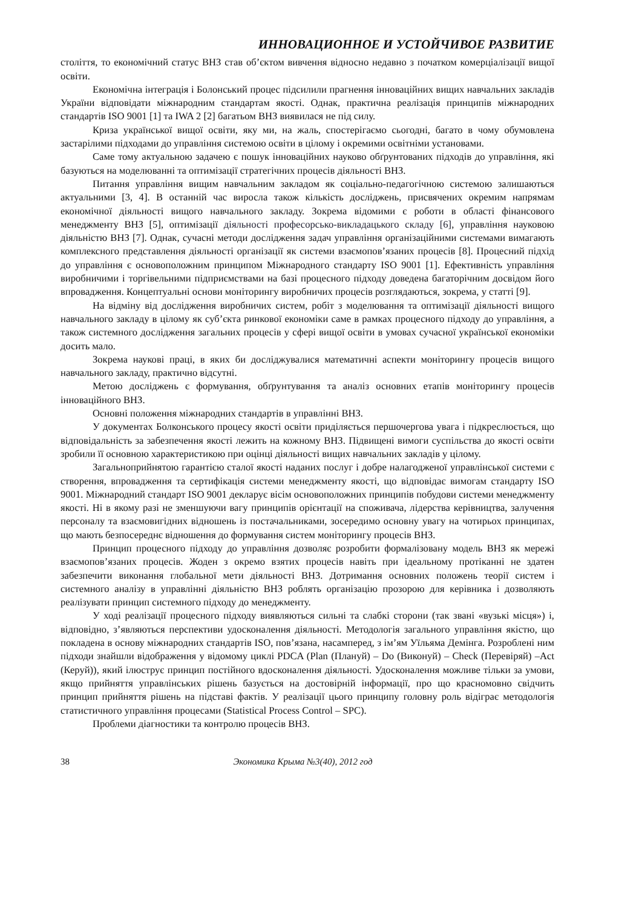ИННОВАЦИОННОЕ И УСТОЙЧИВОЕ РАЗВИТИЕ
століття, то економічний статус ВНЗ став об’єктом вивчення відносно недавно з початком комерціалізації вищої освіти.
Економічна інтеграція і Болонський процес підсилили прагнення інноваційних вищих навчальних закладів України відповідати міжнародним стандартам якості. Однак, практична реалізація принципів міжнародних стандартів ISO 9001 [1] та IWA 2 [2] багатьом ВНЗ виявилася не під силу.
Криза української вищої освіти, яку ми, на жаль, спостерігаємо сьогодні, багато в чому обумовлена застарілими підходами до управління системою освіти в цілому і окремими освітніми установами.
Саме тому актуальною задачею є пошук інноваційних науково обґрунтованих підходів до управління, які базуються на моделюванні та оптимізації стратегічних процесів діяльності ВНЗ.
Питання управління вищим навчальним закладом як соціально-педагогічною системою залишаються актуальними [3, 4]. В останній час виросла також кількість досліджень, присвячених окремим напрямам економічної діяльності вищого навчального закладу. Зокрема відомими є роботи в області фінансового менеджменту ВНЗ [5], оптимізації діяльності професорсько-викладацького складу [6], управління науковою діяльністю ВНЗ [7]. Однак, сучасні методи дослідження задач управління організаційними системами вимагають комплексного представлення діяльності організації як системи взаємопов’язаних процесів [8]. Процесний підхід до управління є основоположним принципом Міжнародного стандарту ISO 9001 [1]. Ефективність управління виробничими і торгівельними підприємствами на базі процесного підходу доведена багаторічним досвідом його впровадження. Концептуальні основи моніторингу виробничих процесів розглядаються, зокрема, у статті [9].
На відміну від дослідження виробничих систем, робіт з моделювання та оптимізації діяльності вищого навчального закладу в цілому як суб’єкта ринкової економіки саме в рамках процесного підходу до управління, а також системного дослідження загальних процесів у сфері вищої освіти в умовах сучасної української економіки досить мало.
Зокрема наукові праці, в яких би досліджувалися математичні аспекти моніторингу процесів вищого навчального закладу, практично відсутні.
Метою досліджень є формування, обґрунтування та аналіз основних етапів моніторингу процесів інноваційного ВНЗ.
Основні положення міжнародних стандартів в управлінні ВНЗ.
У документах Болконського процесу якості освіти приділяється першочергова увага і підкреслюється, що відповідальність за забезпечення якості лежить на кожному ВНЗ. Підвищені вимоги суспільства до якості освіти зробили її основною характеристикою при оцінці діяльності вищих навчальних закладів у цілому.
Загальноприйнятою гарантією сталої якості наданих послуг і добре налагодженої управлінської системи є створення, впровадження та сертифікація системи менеджменту якості, що відповідає вимогам стандарту ISO 9001. Міжнародний стандарт ISO 9001 декларує вісім основоположних принципів побудови системи менеджменту якості. Ні в якому разі не зменшуючи вагу принципів орієнтації на споживача, лідерства керівництва, залучення персоналу та взаємовигідних відношень із постачальниками, зосередимо основну увагу на чотирьох принципах, що мають безпосереднє відношення до формування систем моніторингу процесів ВНЗ.
Принцип процесного підходу до управління дозволяє розробити формалізовану модель ВНЗ як мережі взаємопов’язаних процесів. Жоден з окремо взятих процесів навіть при ідеальному протіканні не здатен забезпечити виконання глобальної мети діяльності ВНЗ. Дотримання основних положень теорії систем і системного аналізу в управлінні діяльністю ВНЗ роблять організацію прозорою для керівника і дозволяють реалізувати принцип системного підходу до менеджменту.
У ході реалізації процесного підходу виявляються сильні та слабкі сторони (так звані «вузькі місця») і, відповідно, з’являються перспективи удосконалення діяльності. Методологія загального управління якістю, що покладена в основу міжнародних стандартів ISO, пов’язана, насамперед, з ім’ям Уїльяма Демінга. Розроблені ним підходи знайшли відображення у відомому циклі PDCA (Plan (Плануй) – Do (Виконуй) – Check (Перевіряй) –Act (Керуй)), який ілюструє принцип постійного вдосконалення діяльності. Удосконалення можливе тільки за умови, якщо прийняття управлінських рішень базується на достовірній інформації, про що красномовно свідчить принцип прийняття рішень на підставі фактів. У реалізації цього принципу головну роль відіграє методологія статистичного управління процесами (Statistical Process Control – SPC).
Проблеми діагностики та контролю процесів ВНЗ.
38 Экономика Крыма №3(40), 2012 год